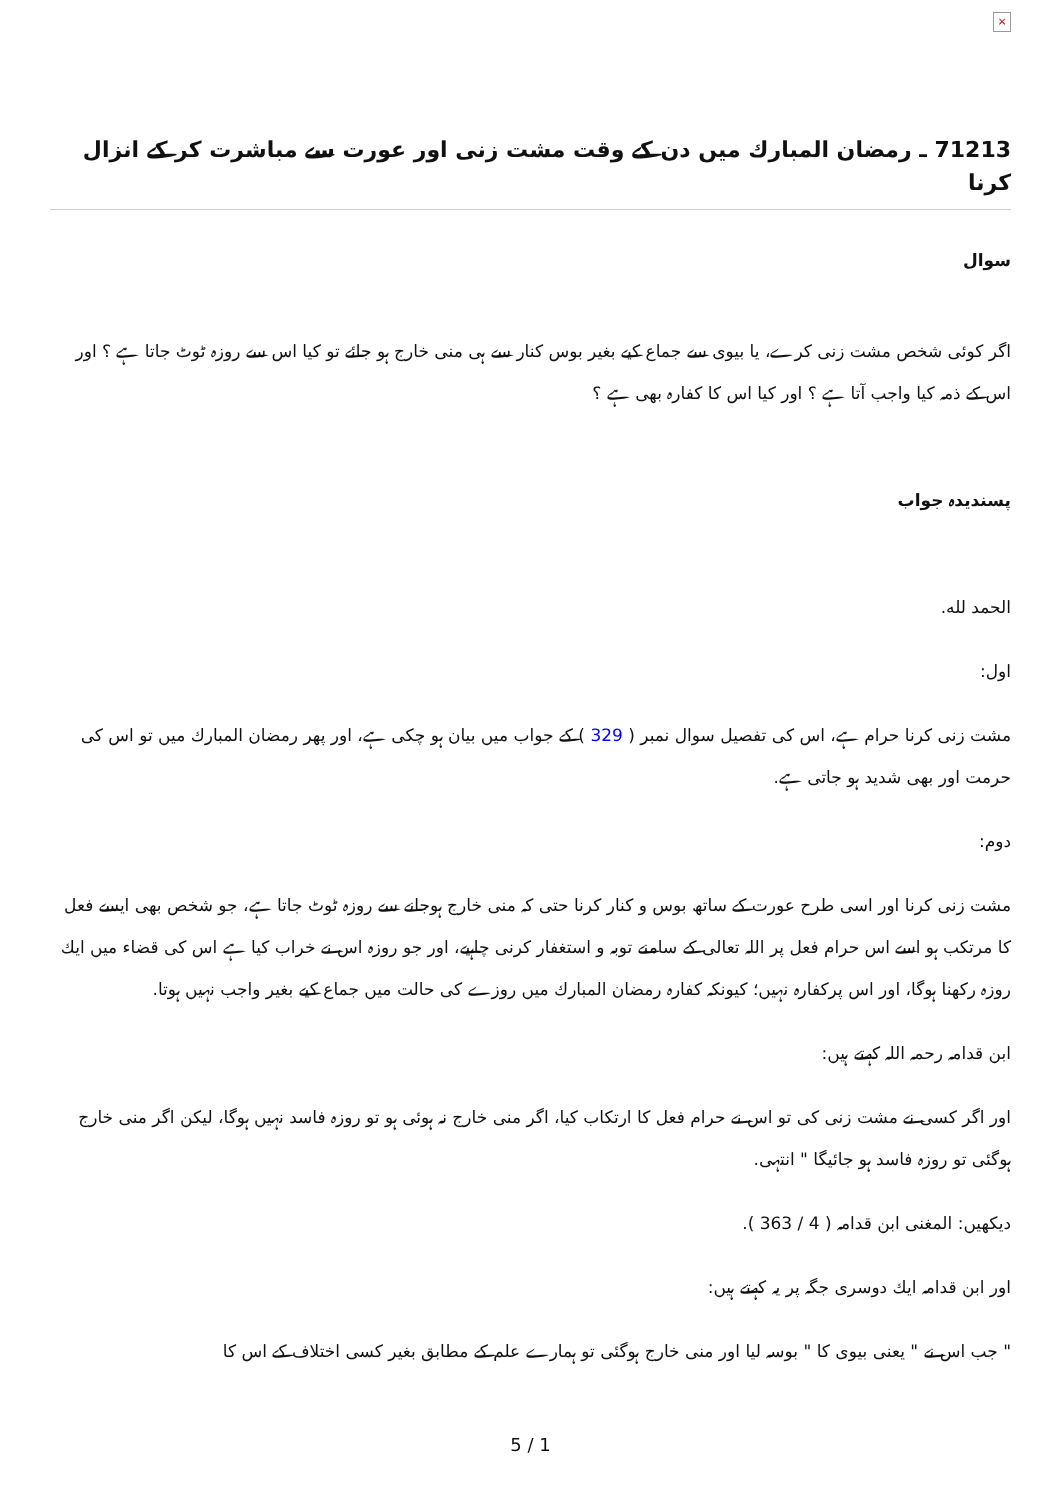×
71213 ـ رمضان المبارك میں دن كے وقت مشت زنى اور عورت سے مباشرت كر كے انزال كرنا
سوال
اگر كوئى شخص مشت زنى كرے، يا بيوى سے جماع كيے بغير بوس كنار سے ہى منى خارج ہو جائے تو كيا اس سے روزہ ٹوٹ جاتا ہے ؟ اور اس كے ذمہ كيا واجب آتا ہے ؟ اور كيا اس كا كفارہ بھى ہے ؟
پسندیدہ جواب
الحمد لله.
اول:
مشت زنى كرنا حرام ہے، اس كى تفصيل سوال نمبر ( 329 ) كے جواب ميں بيان ہو چكى ہے، اور پھر رمضان المبارك ميں تو اس كى حرمت اور بھى شديد ہو جاتى ہے.
دوم:
مشت زنى كرنا اور اسى طرح عورت كے ساتھ بوس و كنار كرنا حتى كہ منى خارج ہوجانے سے روزہ ٹوٹ جاتا ہے، جو شخص بھى ايسے فعل كا مرتكب ہو اسے اس حرام فعل پر اللہ تعالى كے سامنے توبہ و استغفار كرنى چاہيے، اور جو روزہ اس نے خراب كيا ہے اس كى قضاء ميں ايك روزہ ركھنا ہوگا، اور اس پركفارہ نہيں؛ كيونكہ كفارہ رمضان المبارك ميں روزے كى حالت ميں جماع كيے بغير واجب نہيں ہوتا.
ابن قدامہ رحمہ اللہ كہتے ہيں:
اور اگر كسى نے مشت زنى كى تو اس نے حرام فعل كا ارتكاب كيا، اگر منى خارج نہ ہوئى ہو تو روزہ فاسد نہيں ہوگا، ليكن اگر منى خارج ہوگئى تو روزہ فاسد ہو جائيگا " انتہى.
ديكھيں: المغنى ابن قدامہ ( 4 / 363 ).
اور ابن قدامہ ايك دوسرى جگہ پر يہ كہتے ہيں:
" جب اس نے " يعنى بيوى كا " بوسہ ليا اور منى خارج ہوگئى تو ہمارے علم كے مطابق بغير كسى اختلاف كے اس كا
5 / 1